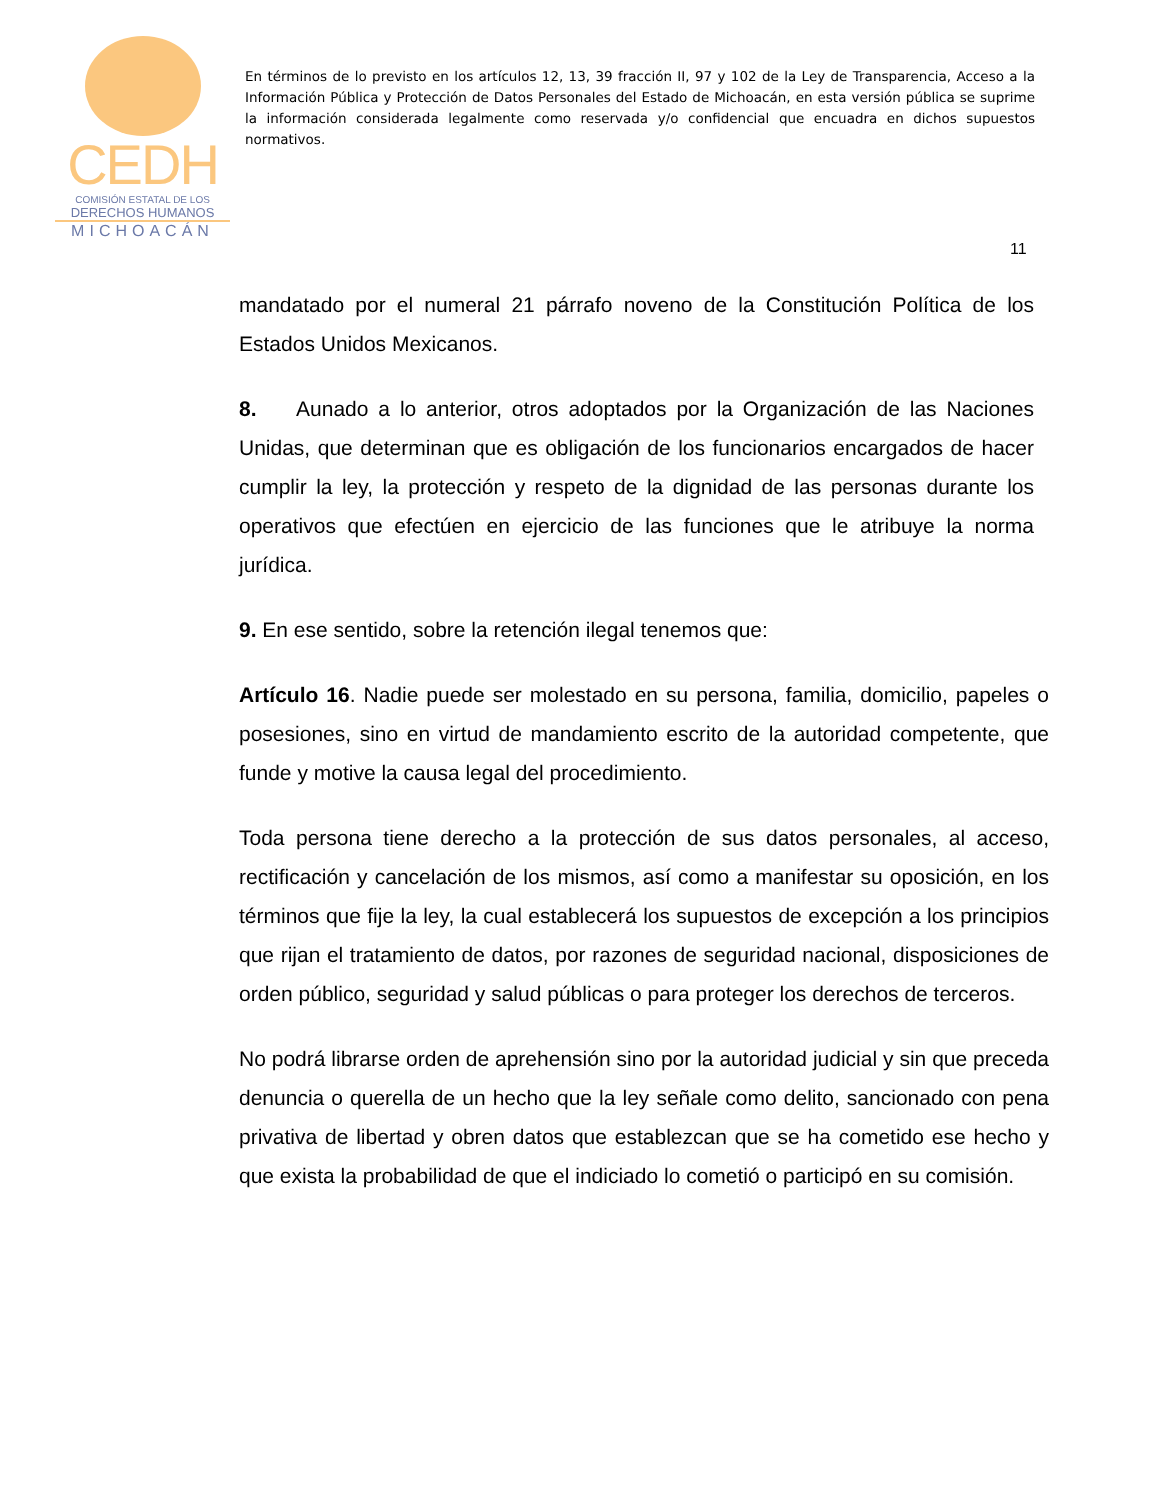CEDH
COMISIÓN ESTATAL DE LOS
DERECHOS HUMANOS
MICHOACÁN
En términos de lo previsto en los artículos 12, 13, 39 fracción II, 97 y 102 de la Ley de Transparencia, Acceso a la Información Pública y Protección de Datos Personales del Estado de Michoacán, en esta versión pública se suprime la información considerada legalmente como reservada y/o confidencial que encuadra en dichos supuestos normativos.
11
mandatado por el numeral 21 párrafo noveno de la Constitución Política de los Estados Unidos Mexicanos.
8. Aunado a lo anterior, otros adoptados por la Organización de las Naciones Unidas, que determinan que es obligación de los funcionarios encargados de hacer cumplir la ley, la protección y respeto de la dignidad de las personas durante los operativos que efectúen en ejercicio de las funciones que le atribuye la norma jurídica.
9. En ese sentido, sobre la retención ilegal tenemos que:
Artículo 16. Nadie puede ser molestado en su persona, familia, domicilio, papeles o posesiones, sino en virtud de mandamiento escrito de la autoridad competente, que funde y motive la causa legal del procedimiento.
Toda persona tiene derecho a la protección de sus datos personales, al acceso, rectificación y cancelación de los mismos, así como a manifestar su oposición, en los términos que fije la ley, la cual establecerá los supuestos de excepción a los principios que rijan el tratamiento de datos, por razones de seguridad nacional, disposiciones de orden público, seguridad y salud públicas o para proteger los derechos de terceros.
No podrá librarse orden de aprehensión sino por la autoridad judicial y sin que preceda denuncia o querella de un hecho que la ley señale como delito, sancionado con pena privativa de libertad y obren datos que establezcan que se ha cometido ese hecho y que exista la probabilidad de que el indiciado lo cometió o participó en su comisión.